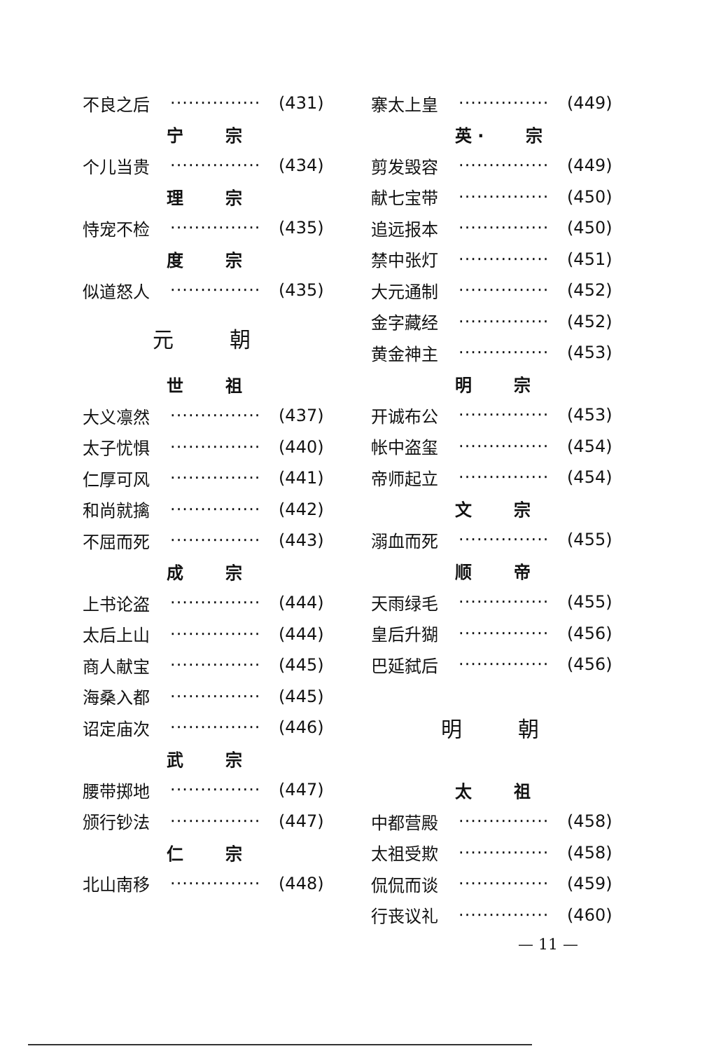不良之后 ··············· (431)
宁 宗
个儿当贵 ··············· (434)
理 宗
恃宠不检 ··············· (435)
度 宗
似道怒人 ··············· (435)
元 朝
世 祖
大义凛然 ··············· (437)
太子忧惧 ··············· (440)
仁厚可风 ··············· (441)
和尚就擒 ··············· (442)
不屈而死 ··············· (443)
成 宗
上书论盗 ··············· (444)
太后上山 ··············· (444)
商人献宝 ··············· (445)
海桑入都 ··············· (445)
诏定庙次 ··············· (446)
武 宗
腰带掷地 ··············· (447)
颁行钞法 ··············· (447)
仁 宗
北山南移 ··············· (448)
寨太上皇 ··············· (449)
英 · 宗
剪发毁容 ··············· (449)
献七宝带 ··············· (450)
追远报本 ··············· (450)
禁中张灯 ··············· (451)
大元通制 ··············· (452)
金字藏经 ··············· (452)
黄金神主 ··············· (453)
明 宗
开诚布公 ··············· (453)
帐中盗玺 ··············· (454)
帝师起立 ··············· (454)
文 宗
溺血而死 ··············· (455)
顺 帝
天雨绿毛 ··············· (455)
皇后升猢 ··············· (456)
巴延弑后 ··············· (456)
明 朝
太 祖
中都营殿 ··············· (458)
太祖受欺 ··············· (458)
侃侃而谈 ··············· (459)
行丧议礼 ··············· (460)
— 11 —